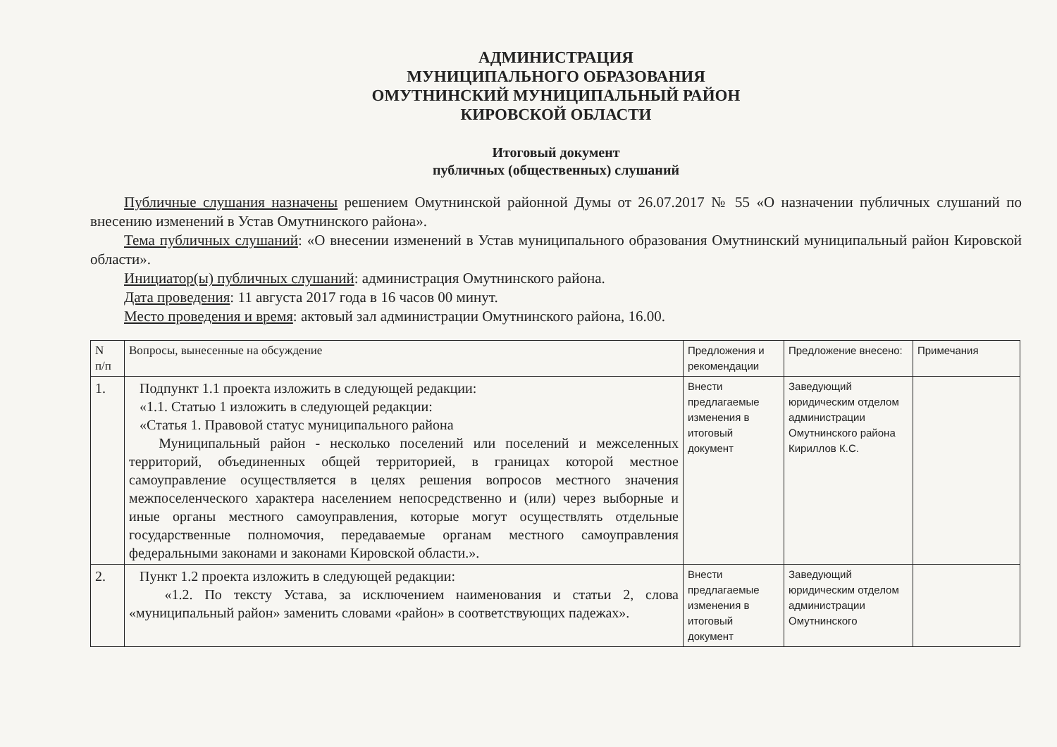АДМИНИСТРАЦИЯ
МУНИЦИПАЛЬНОГО ОБРАЗОВАНИЯ
ОМУТНИНСКИЙ МУНИЦИПАЛЬНЫЙ РАЙОН
КИРОВСКОЙ ОБЛАСТИ
Итоговый документ
публичных (общественных) слушаний
Публичные слушания назначены решением Омутнинской районной Думы от 26.07.2017 № 55 «О назначении публичных слушаний по внесению изменений в Устав Омутнинского района».
Тема публичных слушаний: «О внесении изменений в Устав муниципального образования Омутнинский муниципальный район Кировской области».
Инициатор(ы) публичных слушаний: администрация Омутнинского района.
Дата проведения: 11 августа 2017 года в 16 часов 00 минут.
Место проведения и время: актовый зал администрации Омутнинского района, 16.00.
| N п/п | Вопросы, вынесенные на обсуждение | Предложения и рекомендации | Предложение внесено: | Примечания |
| 1. | Подпункт 1.1 проекта изложить в следующей редакции: «1.1. Статью 1 изложить в следующей редакции: «Статья 1. Правовой статус муниципального района Муниципальный район - несколько поселений или поселений и межселенных территорий, объединенных общей территорией, в границах которой местное самоуправление осуществляется в целях решения вопросов местного значения межпоселенческого характера населением непосредственно и (или) через выборные и иные органы местного самоуправления, которые могут осуществлять отдельные государственные полномочия, передаваемые органам местного самоуправления федеральными законами и законами Кировской области.». | Внести предлагаемые изменения в итоговый документ | Заведующий юридическим отделом администрации Омутнинского района Кириллов К.С. | |
| 2. | Пункт 1.2 проекта изложить в следующей редакции: «1.2. По тексту Устава, за исключением наименования и статьи 2, слова «муниципальный район» заменить словами «район» в соответствующих падежах». | Внести предлагаемые изменения в итоговый документ | Заведующий юридическим отделом администрации Омутнинского | |